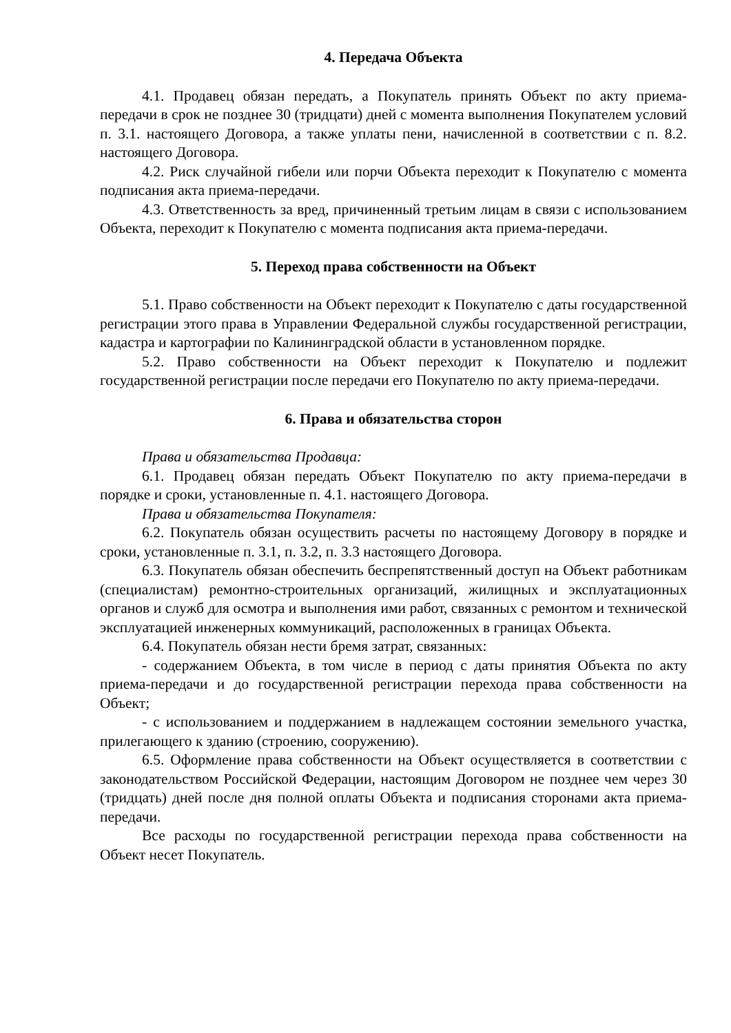4. Передача Объекта
4.1. Продавец обязан передать, а Покупатель принять Объект по акту приема-передачи в срок не позднее 30 (тридцати) дней с момента выполнения Покупателем условий п. 3.1. настоящего Договора, а также уплаты пени, начисленной в соответствии с п. 8.2. настоящего Договора.
4.2. Риск случайной гибели или порчи Объекта переходит к Покупателю с момента подписания акта приема-передачи.
4.3. Ответственность за вред, причиненный третьим лицам в связи с использованием Объекта, переходит к Покупателю с момента подписания акта приема-передачи.
5. Переход права собственности на Объект
5.1. Право собственности на Объект переходит к Покупателю с даты государственной регистрации этого права в Управлении Федеральной службы государственной регистрации, кадастра и картографии по Калининградской области в установленном порядке.
5.2. Право собственности на Объект переходит к Покупателю и подлежит государственной регистрации после передачи его Покупателю по акту приема-передачи.
6. Права и обязательства сторон
Права и обязательства Продавца:
6.1. Продавец обязан передать Объект Покупателю по акту приема-передачи в порядке и сроки, установленные п. 4.1. настоящего Договора.
Права и обязательства Покупателя:
6.2. Покупатель обязан осуществить расчеты по настоящему Договору в порядке и сроки, установленные п. 3.1, п. 3.2, п. 3.3 настоящего Договора.
6.3. Покупатель обязан обеспечить беспрепятственный доступ на Объект работникам (специалистам) ремонтно-строительных организаций, жилищных и эксплуатационных органов и служб для осмотра и выполнения ими работ, связанных с ремонтом и технической эксплуатацией инженерных коммуникаций, расположенных в границах Объекта.
6.4. Покупатель обязан нести бремя затрат, связанных:
- содержанием Объекта, в том числе в период с даты принятия Объекта по акту приема-передачи и до государственной регистрации перехода права собственности на Объект;
- с использованием и поддержанием в надлежащем состоянии земельного участка, прилегающего к зданию (строению, сооружению).
6.5. Оформление права собственности на Объект осуществляется в соответствии с законодательством Российской Федерации, настоящим Договором не позднее чем через 30 (тридцать) дней после дня полной оплаты Объекта и подписания сторонами акта приема-передачи.
Все расходы по государственной регистрации перехода права собственности на Объект несет Покупатель.